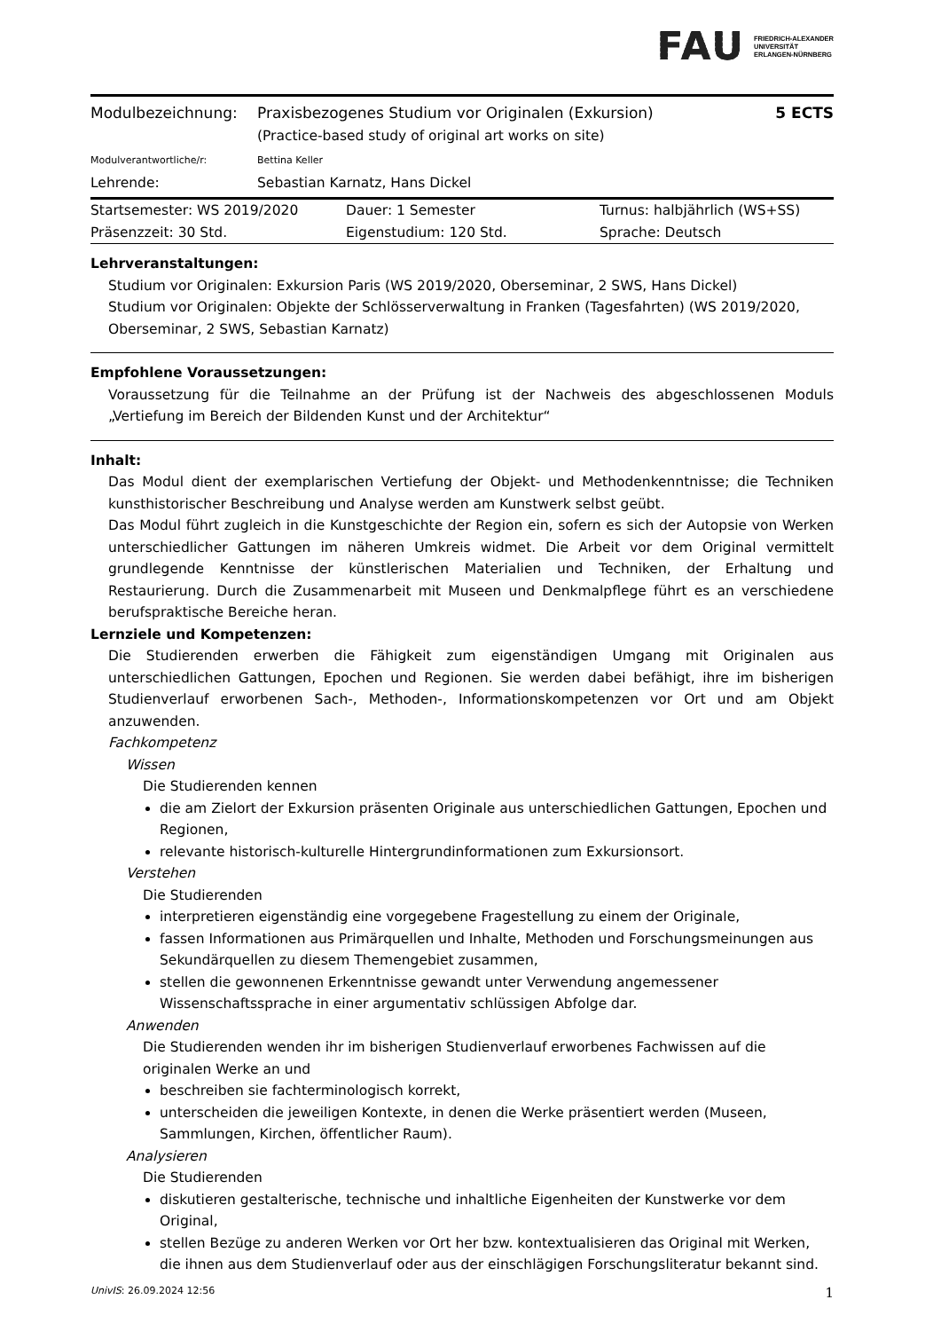FAU
FRIEDRICH-ALEXANDER
UNIVERSITÄT
ERLANGEN-NÜRNBERG
| Modulbezeichnung: | Praxisbezogenes Studium vor Originalen (Exkursion) (Practice-based study of original art works on site) | 5 ECTS |
| Modulverantwortliche/r: | Bettina Keller | |
| Lehrende: | Sebastian Karnatz, Hans Dickel | |
| Startsemester: WS 2019/2020 | Dauer: 1 Semester | Turnus: halbjährlich (WS+SS) |
| Präsenzzeit: 30 Std. | Eigenstudium: 120 Std. | Sprache: Deutsch |
Lehrveranstaltungen:
Studium vor Originalen: Exkursion Paris (WS 2019/2020, Oberseminar, 2 SWS, Hans Dickel)
Studium vor Originalen: Objekte der Schlösserverwaltung in Franken (Tagesfahrten) (WS 2019/2020, Oberseminar, 2 SWS, Sebastian Karnatz)
Empfohlene Voraussetzungen:
Voraussetzung für die Teilnahme an der Prüfung ist der Nachweis des abgeschlossenen Moduls „Vertiefung im Bereich der Bildenden Kunst und der Architektur“
Inhalt:
Das Modul dient der exemplarischen Vertiefung der Objekt- und Methodenkenntnisse; die Techniken kunsthistorischer Beschreibung und Analyse werden am Kunstwerk selbst geübt.
Das Modul führt zugleich in die Kunstgeschichte der Region ein, sofern es sich der Autopsie von Werken unterschiedlicher Gattungen im näheren Umkreis widmet. Die Arbeit vor dem Original vermittelt grundlegende Kenntnisse der künstlerischen Materialien und Techniken, der Erhaltung und Restaurierung. Durch die Zusammenarbeit mit Museen und Denkmalpflege führt es an verschiedene berufspraktische Bereiche heran.
Lernziele und Kompetenzen:
Die Studierenden erwerben die Fähigkeit zum eigenständigen Umgang mit Originalen aus unterschiedlichen Gattungen, Epochen und Regionen. Sie werden dabei befähigt, ihre im bisherigen Studienverlauf erworbenen Sach-, Methoden-, Informationskompetenzen vor Ort und am Objekt anzuwenden.
Fachkompetenz
Wissen
Die Studierenden kennen
die am Zielort der Exkursion präsenten Originale aus unterschiedlichen Gattungen, Epochen und Regionen,
relevante historisch-kulturelle Hintergrundinformationen zum Exkursionsort.
Verstehen
Die Studierenden
interpretieren eigenständig eine vorgegebene Fragestellung zu einem der Originale,
fassen Informationen aus Primärquellen und Inhalte, Methoden und Forschungsmeinungen aus Sekundärquellen zu diesem Themengebiet zusammen,
stellen die gewonnenen Erkenntnisse gewandt unter Verwendung angemessener Wissenschaftssprache in einer argumentativ schlüssigen Abfolge dar.
Anwenden
Die Studierenden wenden ihr im bisherigen Studienverlauf erworbenes Fachwissen auf die originalen Werke an und
beschreiben sie fachterminologisch korrekt,
unterscheiden die jeweiligen Kontexte, in denen die Werke präsentiert werden (Museen, Sammlungen, Kirchen, öffentlicher Raum).
Analysieren
Die Studierenden
diskutieren gestalterische, technische und inhaltliche Eigenheiten der Kunstwerke vor dem Original,
stellen Bezüge zu anderen Werken vor Ort her bzw. kontextualisieren das Original mit Werken, die ihnen aus dem Studienverlauf oder aus der einschlägigen Forschungsliteratur bekannt sind.
UnivIS: 26.09.2024 12:56 1